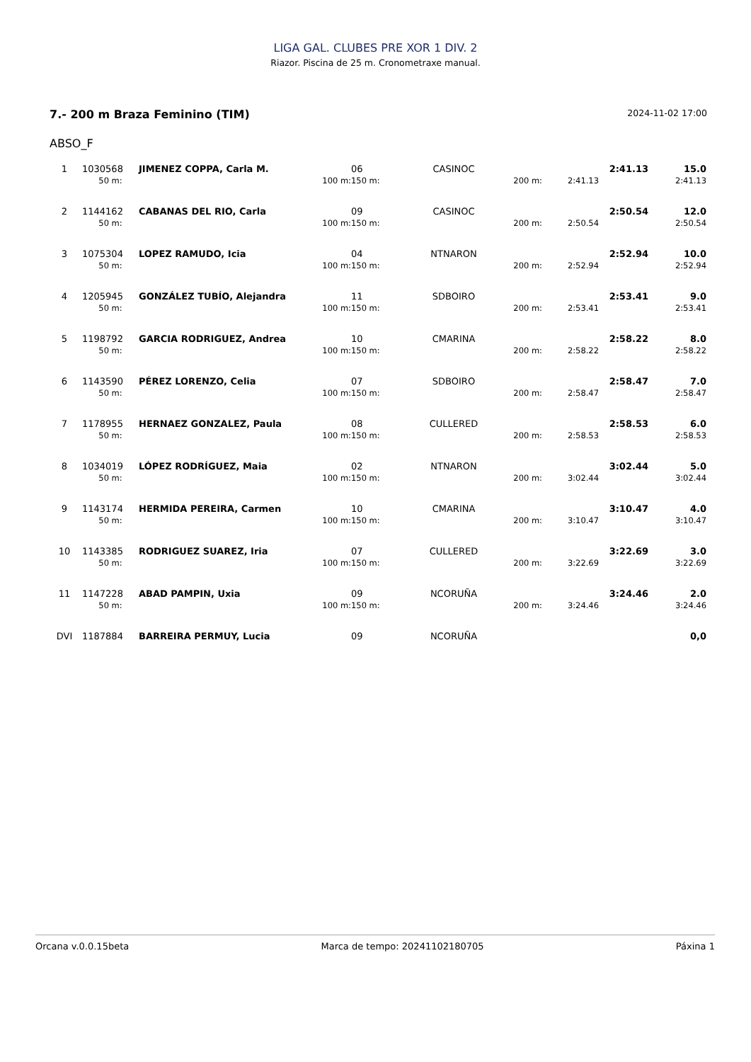LIGA GAL. CLUBES PRE XOR 1 DIV. 2
Riazor. Piscina de 25 m. Cronometraxe manual.
7.- 200 m Braza Feminino (TIM) 2024-11-02 17:00
ABSO_F
| 1 | 1030568 | JIMENEZ COPPA, Carla M. | 06 | CASINOC | | 2:41.13 | | 15.0 |
| | 50 m: | 100 m: | 150 m: | | 200 m: | 2:41.13 | | 2:41.13 |
| 2 | 1144162 | CABANAS DEL RIO, Carla | 09 | CASINOC | | 2:50.54 | | 12.0 |
| | 50 m: | 100 m: | 150 m: | | 200 m: | 2:50.54 | | 2:50.54 |
| 3 | 1075304 | LOPEZ RAMUDO, Icia | 04 | NTNARON | | 2:52.94 | | 10.0 |
| | 50 m: | 100 m: | 150 m: | | 200 m: | 2:52.94 | | 2:52.94 |
| 4 | 1205945 | GONZÁLEZ TUBÍO, Alejandra | 11 | SDBOIRO | | 2:53.41 | | 9.0 |
| | 50 m: | 100 m: | 150 m: | | 200 m: | 2:53.41 | | 2:53.41 |
| 5 | 1198792 | GARCIA RODRIGUEZ, Andrea | 10 | CMARINA | | 2:58.22 | | 8.0 |
| | 50 m: | 100 m: | 150 m: | | 200 m: | 2:58.22 | | 2:58.22 |
| 6 | 1143590 | PÉREZ LORENZO, Celia | 07 | SDBOIRO | | 2:58.47 | | 7.0 |
| | 50 m: | 100 m: | 150 m: | | 200 m: | 2:58.47 | | 2:58.47 |
| 7 | 1178955 | HERNAEZ GONZALEZ, Paula | 08 | CULLERED | | 2:58.53 | | 6.0 |
| | 50 m: | 100 m: | 150 m: | | 200 m: | 2:58.53 | | 2:58.53 |
| 8 | 1034019 | LÓPEZ RODRÍGUEZ, Maia | 02 | NTNARON | | 3:02.44 | | 5.0 |
| | 50 m: | 100 m: | 150 m: | | 200 m: | 3:02.44 | | 3:02.44 |
| 9 | 1143174 | HERMIDA PEREIRA, Carmen | 10 | CMARINA | | 3:10.47 | | 4.0 |
| | 50 m: | 100 m: | 150 m: | | 200 m: | 3:10.47 | | 3:10.47 |
| 10 | 1143385 | RODRIGUEZ SUAREZ, Iria | 07 | CULLERED | | 3:22.69 | | 3.0 |
| | 50 m: | 100 m: | 150 m: | | 200 m: | 3:22.69 | | 3:22.69 |
| 11 | 1147228 | ABAD PAMPIN, Uxia | 09 | NCORUÑA | | 3:24.46 | | 2.0 |
| | 50 m: | 100 m: | 150 m: | | 200 m: | 3:24.46 | | 3:24.46 |
| DVI | 1187884 | BARREIRA PERMUY, Lucia | 09 | NCORUÑA | | | | 0,0 |
Orcana v.0.0.15beta Marca de tempo: 20241102180705 Páxina 1